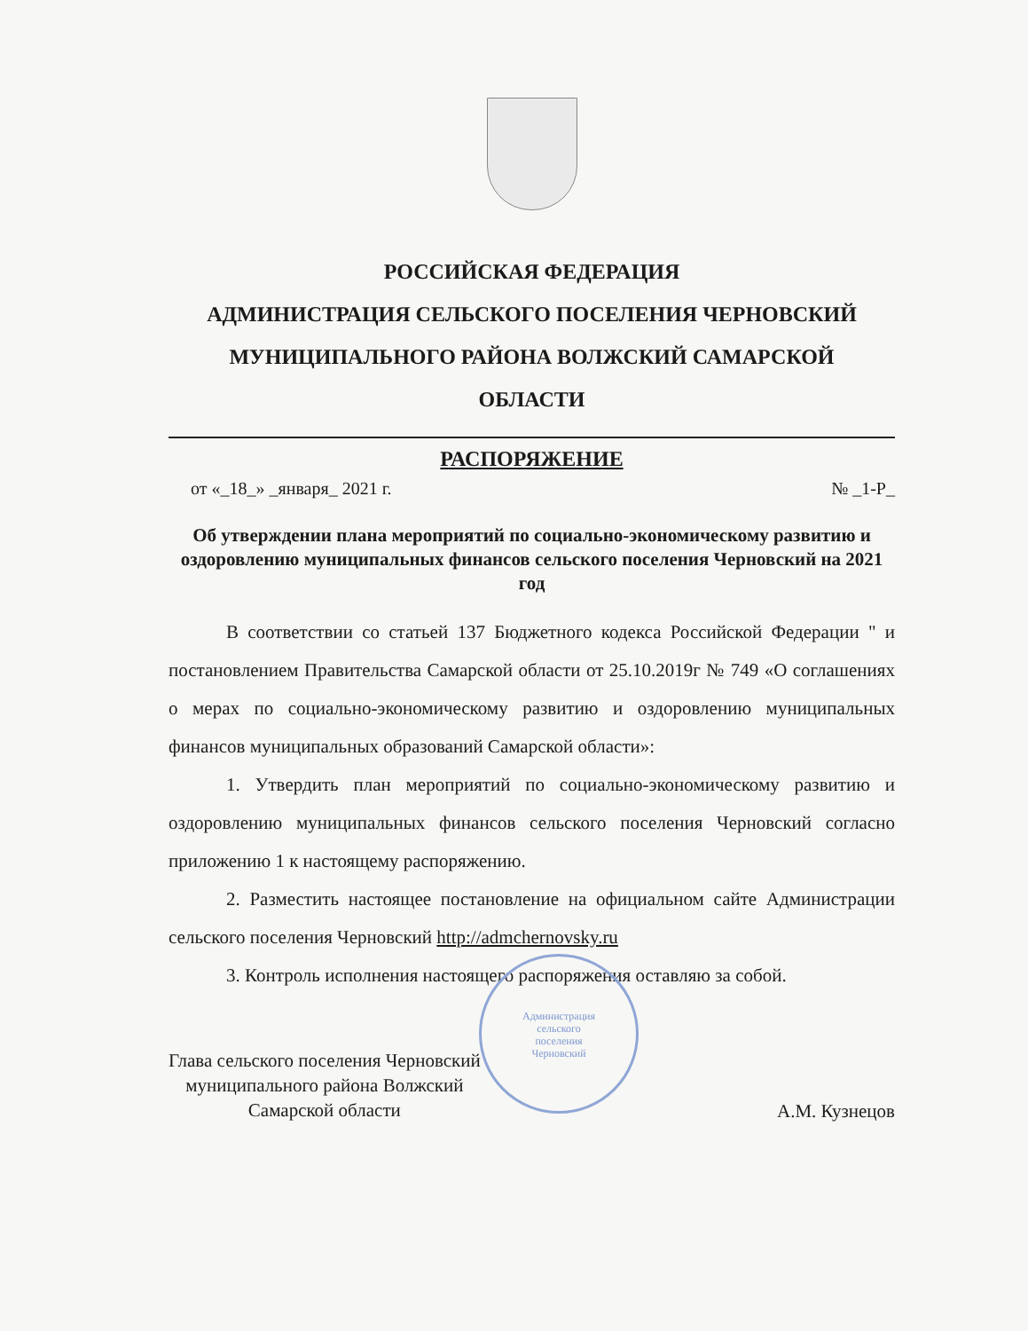РОССИЙСКАЯ ФЕДЕРАЦИЯ
АДМИНИСТРАЦИЯ СЕЛЬСКОГО ПОСЕЛЕНИЯ ЧЕРНОВСКИЙ
МУНИЦИПАЛЬНОГО РАЙОНА ВОЛЖСКИЙ САМАРСКОЙ
ОБЛАСТИ
РАСПОРЯЖЕНИЕ
от «_18_» _января_ 2021 г. № _1-Р_
Об утверждении плана мероприятий по социально-экономическому развитию и оздоровлению муниципальных финансов сельского поселения Черновский на 2021 год
В соответствии со статьей 137 Бюджетного кодекса Российской Федерации " и постановлением Правительства Самарской области от 25.10.2019г № 749 «О соглашениях о мерах по социально-экономическому развитию и оздоровлению муниципальных финансов муниципальных образований Самарской области»:
1. Утвердить план мероприятий по социально-экономическому развитию и оздоровлению муниципальных финансов сельского поселения Черновский согласно приложению 1 к настоящему распоряжению.
2. Разместить настоящее постановление на официальном сайте Администрации сельского поселения Черновский http://admchernovsky.ru
3. Контроль исполнения настоящего распоряжения оставляю за собой.
Глава сельского поселения Черновский
муниципального района Волжский
Самарской области
А.М. Кузнецов
Администрация
сельского
поселения
Черновский